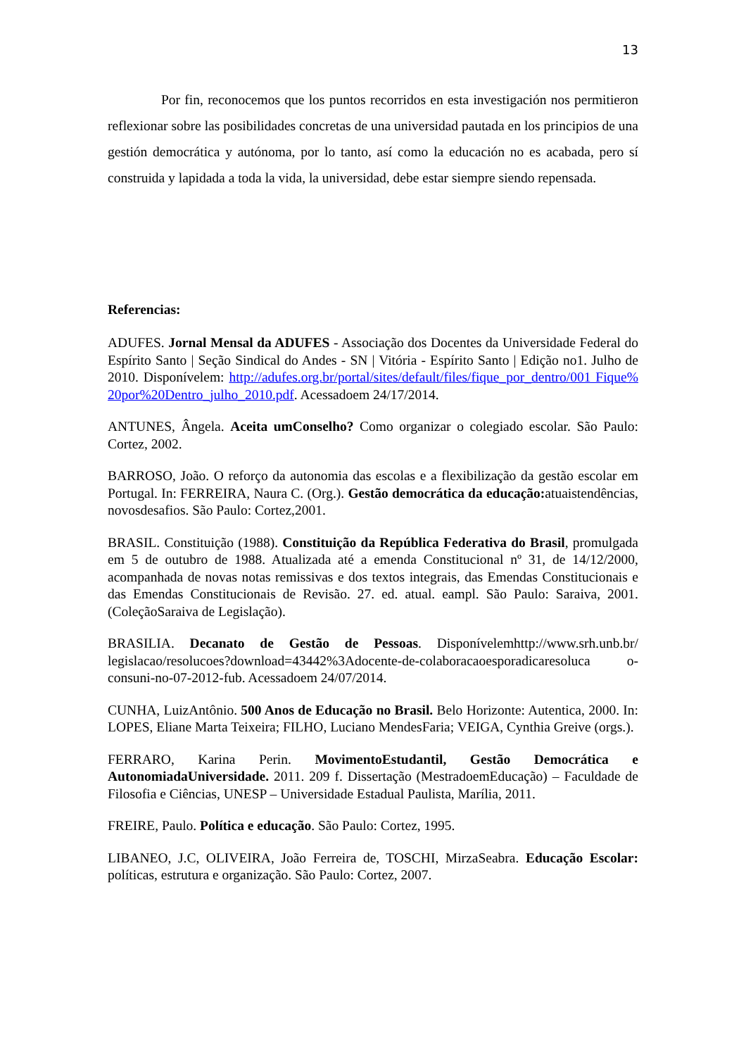13
Por fin, reconocemos que los puntos recorridos en esta investigación nos permitieron reflexionar sobre las posibilidades concretas de una universidad pautada en los principios de una gestión democrática y autónoma, por lo tanto, así como la educación no es acabada, pero sí construida y lapidada a toda la vida, la universidad, debe estar siempre siendo repensada.
Referencias:
ADUFES. Jornal Mensal da ADUFES - Associação dos Docentes da Universidade Federal do Espírito Santo | Seção Sindical do Andes - SN | Vitória - Espírito Santo | Edição no1. Julho de 2010. Disponívelem: http://adufes.org.br/portal/sites/default/files/fique_por_dentro/001 Fique%20por%20Dentro_julho_2010.pdf. Acessadoem 24/17/2014.
ANTUNES, Ângela. Aceita umConselho? Como organizar o colegiado escolar. São Paulo: Cortez, 2002.
BARROSO, João. O reforço da autonomia das escolas e a flexibilização da gestão escolar em Portugal. In: FERREIRA, Naura C. (Org.). Gestão democrática da educação: atuaistendências, novosdesafios. São Paulo: Cortez,2001.
BRASIL. Constituição (1988). Constituição da República Federativa do Brasil, promulgada em 5 de outubro de 1988. Atualizada até a emenda Constitucional nº 31, de 14/12/2000, acompanhada de novas notas remissivas e dos textos integrais, das Emendas Constitucionais e das Emendas Constitucionais de Revisão. 27. ed. atual. eampl. São Paulo: Saraiva, 2001. (ColeçãoSaraiva de Legislação).
BRASILIA. Decanato de Gestão de Pessoas. Disponívelemhttp://www.srh.unb.br/ legislacao/resolucoes?download=43442%3Adocente-de-colaboracaoesporadicaresoluca o-consuni-no-07-2012-fub. Acessadoem 24/07/2014.
CUNHA, LuizAntônio. 500 Anos de Educação no Brasil. Belo Horizonte: Autentica, 2000. In: LOPES, Eliane Marta Teixeira; FILHO, Luciano MendesFaria; VEIGA, Cynthia Greive (orgs.).
FERRARO, Karina Perin. MovimentoEstudantil, Gestão Democrática e AutonomiadaUniversidade. 2011. 209 f. Dissertação (MestradoemEducação) – Faculdade de Filosofia e Ciências, UNESP – Universidade Estadual Paulista, Marília, 2011.
FREIRE, Paulo. Política e educação. São Paulo: Cortez, 1995.
LIBANEO, J.C, OLIVEIRA, João Ferreira de, TOSCHI, MirzaSeabra. Educação Escolar: políticas, estrutura e organização. São Paulo: Cortez, 2007.